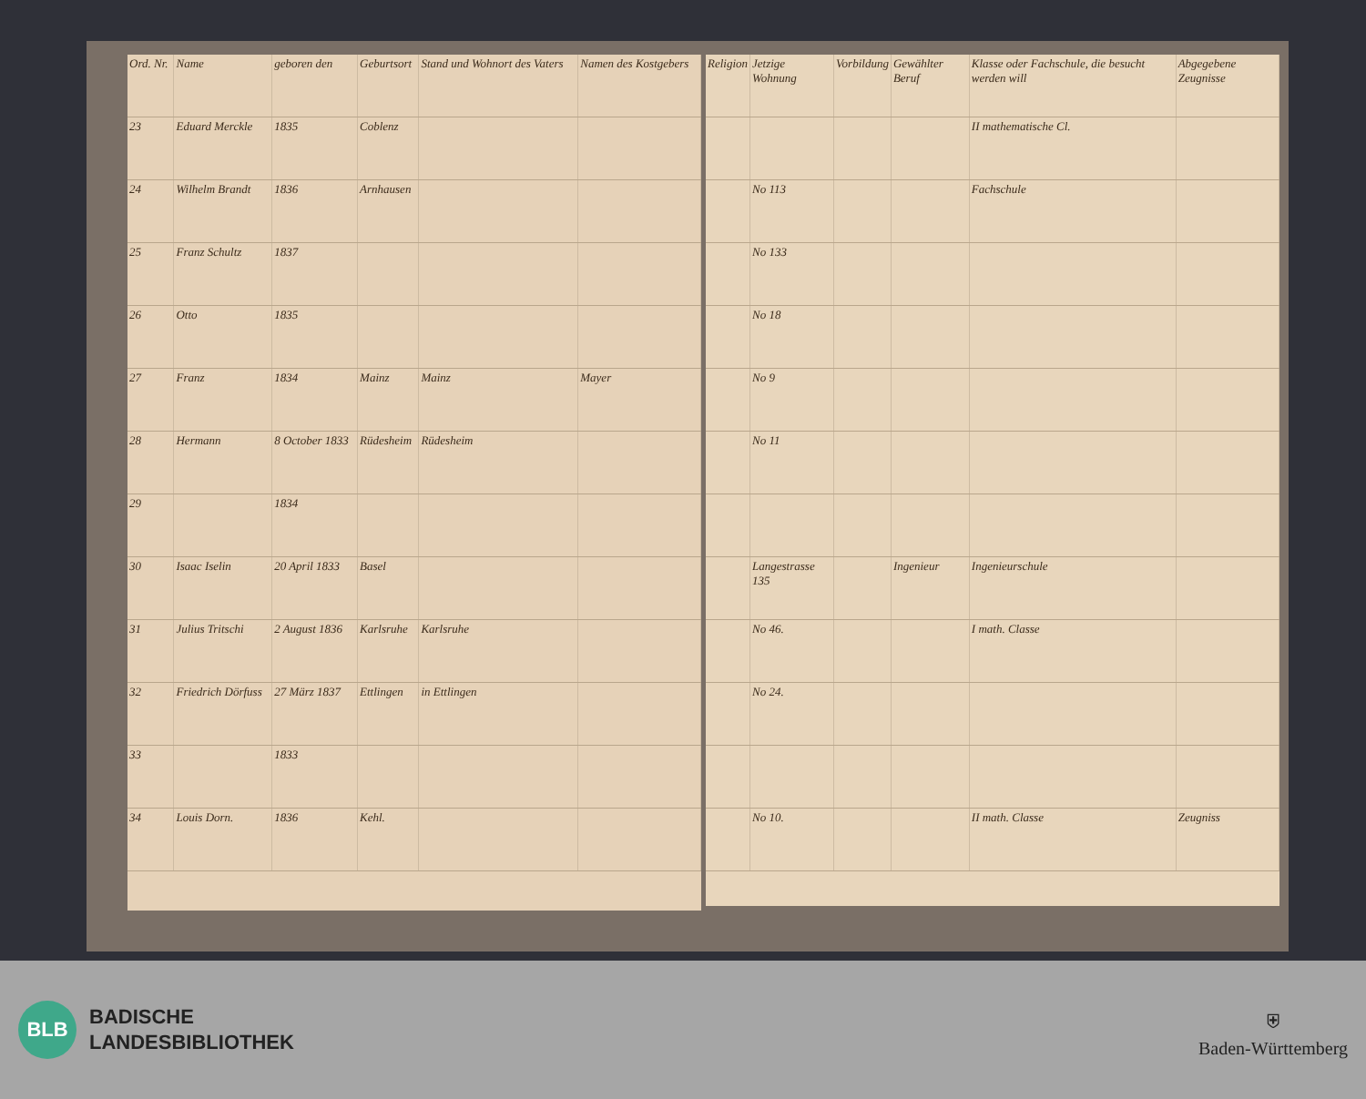| Ord. Nr. | Name | geboren den | Geburtsort | Stand und Wohnort des Vaters | Namen des Kostgebers |
| 23 | Eduard Merckle | 1835 | Coblenz | | |
| 24 | Wilhelm Brandt | 1836 | Arnhausen | | |
| 25 | Franz Schultz | 1837 | | | |
| 26 | Otto | 1835 | | | |
| 27 | Franz | 1834 | Mainz | Mainz | Mayer |
| 28 | Hermann | 8 October 1833 | Rüdesheim | Rüdesheim | |
| 29 | | 1834 | | | |
| 30 | Isaac Iselin | 20 April 1833 | Basel | | |
| 31 | Julius Tritschi | 2 August 1836 | Karlsruhe | Karlsruhe | |
| 32 | Friedrich Dörfuss | 27 März 1837 | Ettlingen | in Ettlingen | |
| 33 | | 1833 | | | |
| 34 | Louis Dorn. | 1836 | Kehl. | | |
| Religion | Jetzige Wohnung | Vorbildung | Gewählter Beruf | Klasse oder Fachschule, die besucht werden will | Abgegebene Zeugnisse |
| | | | | II mathematische Cl. | |
| | No 113 | | | Fachschule | |
| | No 133 | | | | |
| | No 18 | | | | |
| | No 9 | | | | |
| | No 11 | | | | |
| | Langestrasse 135 | | Ingenieur | Ingenieurschule | |
| | No 46. | | | I math. Classe | |
| | No 24. | | | | |
| | No 10. | | | II math. Classe | Zeugniss |
BLB
BADISCHE
LANDESBIBLIOTHEK
⛨
Baden-Württemberg